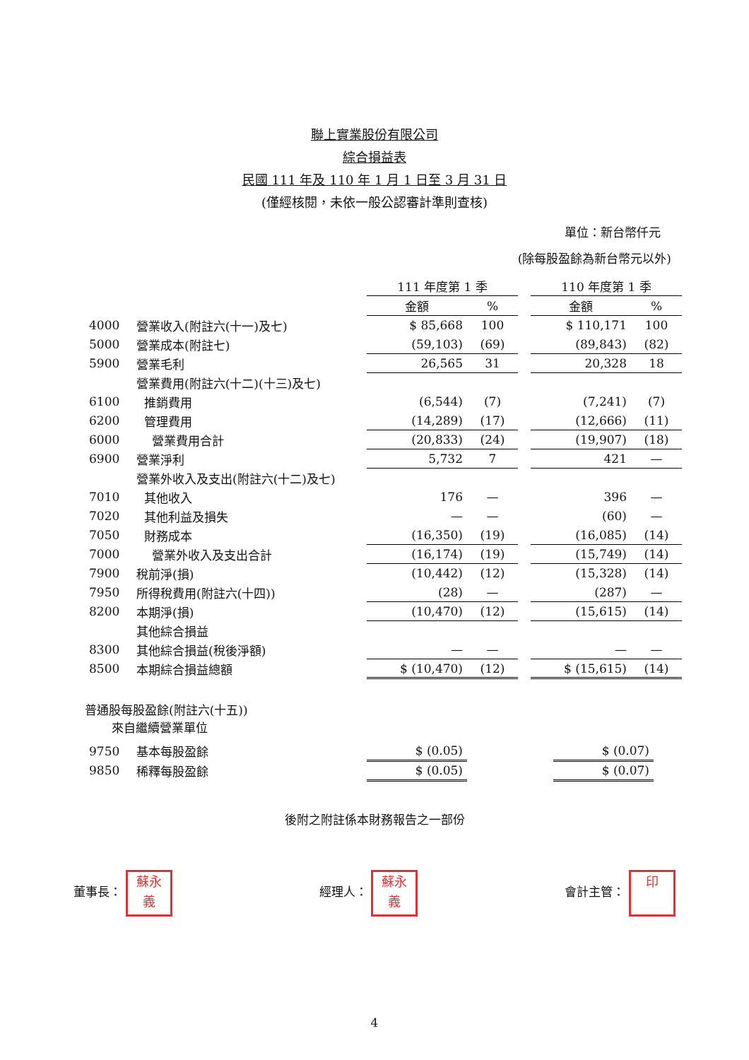聯上實業股份有限公司
綜合損益表
民國 111 年及 110 年 1 月 1 日至 3 月 31 日
(僅經核閱，未依一般公認審計準則查核)
單位：新台幣仟元
(除每股盈餘為新台幣元以外)
| | | 111 年度第 1 季 | | | 110 年度第 1 季 | |
| | | 金額 | % | | 金額 | % |
| 4000 | 營業收入(附註六(十一)及七) | $ 85,668 | 100 | | $ 110,171 | 100 |
| 5000 | 營業成本(附註七) | (59,103) | (69) | | (89,843) | (82) |
| 5900 | 營業毛利 | 26,565 | 31 | | 20,328 | 18 |
| | 營業費用(附註六(十二)(十三)及七) | | | | | |
| 6100 | 推銷費用 | (6,544) | (7) | | (7,241) | (7) |
| 6200 | 管理費用 | (14,289) | (17) | | (12,666) | (11) |
| 6000 | 營業費用合計 | (20,833) | (24) | | (19,907) | (18) |
| 6900 | 營業淨利 | 5,732 | 7 | | 421 | — |
| | 營業外收入及支出(附註六(十二)及七) | | | | | |
| 7010 | 其他收入 | 176 | — | | 396 | — |
| 7020 | 其他利益及損失 | — | — | | (60) | — |
| 7050 | 財務成本 | (16,350) | (19) | | (16,085) | (14) |
| 7000 | 營業外收入及支出合計 | (16,174) | (19) | | (15,749) | (14) |
| 7900 | 稅前淨(損) | (10,442) | (12) | | (15,328) | (14) |
| 7950 | 所得稅費用(附註六(十四)) | (28) | — | | (287) | — |
| 8200 | 本期淨(損) | (10,470) | (12) | | (15,615) | (14) |
| | 其他綜合損益 | | | | | |
| 8300 | 其他綜合損益(稅後淨額) | — | — | | — | — |
| 8500 | 本期綜合損益總額 | $ (10,470) | (12) | | $ (15,615) | (14) |
普通股每股盈餘(附註六(十五))
來自繼續營業單位
| 9750 | 基本每股盈餘 | $ (0.05) | | $ (0.07) |
| 9850 | 稀釋每股盈餘 | $ (0.05) | | $ (0.07) |
後附之附註係本財務報告之一部份
董事長： 蘇永
義
經理人： 蘇永
義
會計主管： 印
4